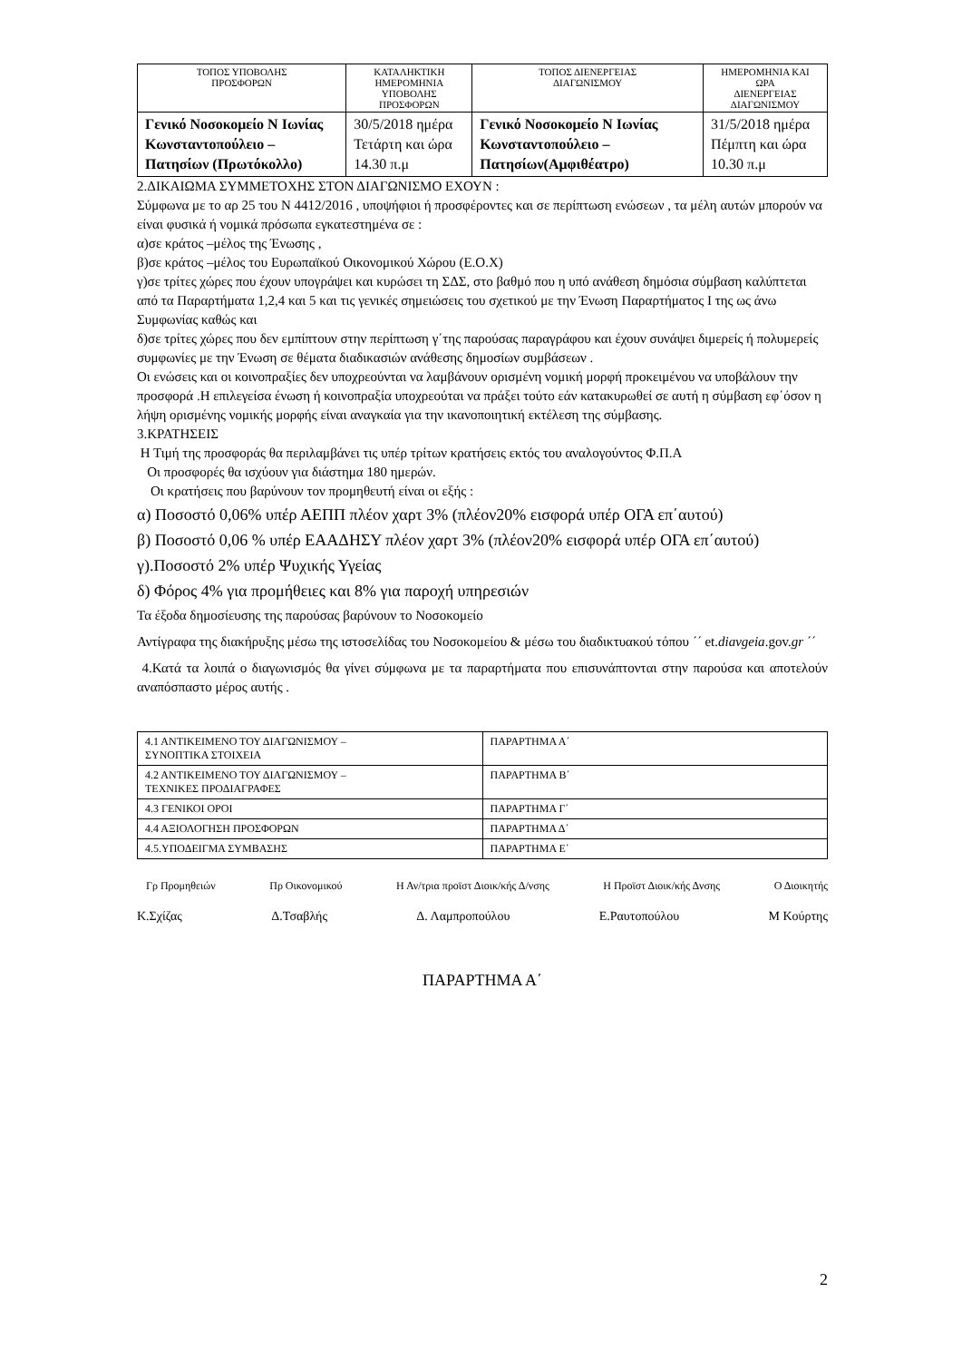| ΤΟΠΟΣ ΥΠΟΒΟΛΗΣ ΠΡΟΣΦΟΡΩΝ | ΚΑΤΑΛΗΚΤΙΚΗ ΗΜΕΡΟΜΗΝΙΑ ΥΠΟΒΟΛΗΣ ΠΡΟΣΦΟΡΩΝ | ΤΟΠΟΣ ΔΙΕΝΕΡΓΕΙΑΣ ΔΙΑΓΩΝΙΣΜΟΥ | ΗΜΕΡΟΜΗΝΙΑ ΚΑΙ ΩΡΑ ΔΙΕΝΕΡΓΕΙΑΣ ΔΙΑΓΩΝΙΣΜΟΥ |
| Γενικό Νοσοκομείο Ν Ιωνίας Κωνσταντοπούλειο – Πατησίων (Πρωτόκολλο) | 30/5/2018 ημέρα Τετάρτη και ώρα 14.30 π.μ | Γενικό Νοσοκομείο Ν Ιωνίας Κωνσταντοπούλειο – Πατησίων(Αμφιθέατρο) | 31/5/2018 ημέρα Πέμπτη και ώρα 10.30 π.μ |
2.ΔΙΚΑΙΩΜΑ ΣΥΜΜΕΤΟΧΗΣ ΣΤΟΝ ΔΙΑΓΩΝΙΣΜΟ ΕΧΟΥΝ :
Σύμφωνα με το αρ 25 του Ν 4412/2016 , υποψήφιοι ή προσφέροντες και σε περίπτωση ενώσεων , τα μέλη αυτών μπορούν να είναι φυσικά ή νομικά πρόσωπα εγκατεστημένα σε :
α)σε κράτος –μέλος της Ένωσης ,
β)σε κράτος –μέλος του Ευρωπαϊκού Οικονομικού Χώρου (Ε.Ο.Χ)
γ)σε τρίτες χώρες που έχουν υπογράψει και κυρώσει τη ΣΔΣ, στο βαθμό που η υπό ανάθεση δημόσια σύμβαση καλύπτεται από τα Παραρτήματα 1,2,4 και 5 και τις γενικές σημειώσεις του σχετικού με την Ένωση Παραρτήματος Ι της ως άνω Συμφωνίας καθώς και
δ)σε τρίτες χώρες που δεν εμπίπτουν στην περίπτωση γ΄της παρούσας παραγράφου και έχουν συνάψει διμερείς ή πολυμερείς συμφωνίες με την Ένωση σε θέματα διαδικασιών ανάθεσης δημοσίων συμβάσεων .
Οι ενώσεις και οι κοινοπραξίες δεν υποχρεούνται να λαμβάνουν ορισμένη νομική μορφή προκειμένου να υποβάλουν την προσφορά .Η επιλεγείσα ένωση ή κοινοπραξία υποχρεούται να πράξει τούτο εάν κατακυρωθεί σε αυτή η σύμβαση εφ΄όσον η λήψη ορισμένης νομικής μορφής είναι αναγκαία για την ικανοποιητική εκτέλεση της σύμβασης.
3.ΚΡΑΤΗΣΕΙΣ
Η Τιμή της προσφοράς θα περιλαμβάνει τις υπέρ τρίτων κρατήσεις εκτός του αναλογούντος Φ.Π.Α
Οι προσφορές θα ισχύουν για διάστημα 180 ημερών.
Οι κρατήσεις που βαρύνουν τον προμηθευτή είναι οι εξής :
α) Ποσοστό 0,06% υπέρ ΑΕΠΠ πλέον χαρτ 3% (πλέον20% εισφορά υπέρ ΟΓΑ επ΄αυτού)
β) Ποσοστό 0,06 % υπέρ ΕΑΑΔΗΣΥ πλέον χαρτ 3% (πλέον20% εισφορά υπέρ ΟΓΑ επ΄αυτού)
γ).Ποσοστό 2% υπέρ Ψυχικής Υγείας
δ) Φόρος 4% για προμήθειες και 8% για παροχή υπηρεσιών
Τα έξοδα δημοσίευσης της παρούσας βαρύνουν το Νοσοκομείο
Αντίγραφα της διακήρυξης μέσω της ιστοσελίδας του Νοσοκομείου & μέσω του διαδικτυακού τόπου ΄΄ et.diavgeia.gov.gr ΄΄
4.Κατά τα λοιπά ο διαγωνισμός θα γίνει σύμφωνα με τα παραρτήματα που επισυνάπτονται στην παρούσα και αποτελούν αναπόσπαστο μέρος αυτής .
| 4.1 ΑΝΤΙΚΕΙΜΕΝΟ ΤΟΥ ΔΙΑΓΩΝΙΣΜΟΥ – ΣΥΝΟΠΤΙΚΑ ΣΤΟΙΧΕΙΑ | ΠΑΡΑΡΤΗΜΑ Α΄ |
| 4.2 ΑΝΤΙΚΕΙΜΕΝΟ ΤΟΥ ΔΙΑΓΩΝΙΣΜΟΥ – ΤΕΧΝΙΚΕΣ ΠΡΟΔΙΑΓΡΑΦΕΣ | ΠΑΡΑΡΤΗΜΑ Β΄ |
| 4.3 ΓΕΝΙΚΟΙ ΟΡΟΙ | ΠΑΡΑΡΤΗΜΑ Γ΄ |
| 4.4 ΑΞΙΟΛΟΓΗΣΗ ΠΡΟΣΦΟΡΩΝ | ΠΑΡΑΡΤΗΜΑ Δ΄ |
| 4.5.ΥΠΟΔΕΙΓΜΑ ΣΥΜΒΑΣΗΣ | ΠΑΡΑΡΤΗΜΑ Ε΄ |
Γρ Προμηθειών Πρ Οικονομικού Η Αν/τρια προϊστ Διοικ/κής Δ/νσης Η Προϊστ Διοικ/κής Δνσης Ο Διοικητής
Κ.Σχίζας Δ.Τσαβλής Δ. Λαμπροπούλου Ε.Ραυτοπούλου Μ Κούρτης
ΠΑΡΑΡΤΗΜΑ Α΄
2